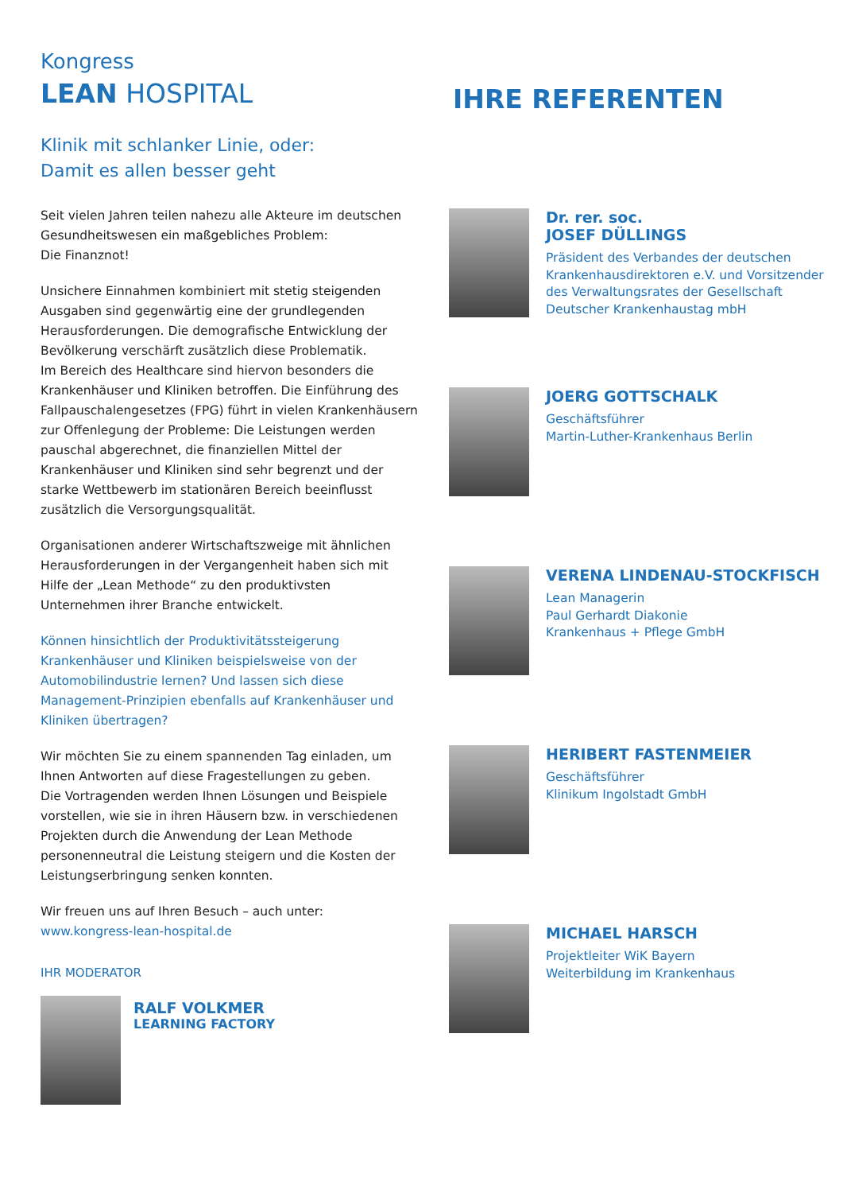Kongress
LEAN HOSPITAL
Klinik mit schlanker Linie, oder:
Damit es allen besser geht
Seit vielen Jahren teilen nahezu alle Akteure im deutschen Gesundheitswesen ein maßgebliches Problem:
Die Finanznot!
Unsichere Einnahmen kombiniert mit stetig steigenden Ausgaben sind gegenwärtig eine der grundlegenden Herausforderungen. Die demografische Entwicklung der Bevölkerung verschärft zusätzlich diese Problematik.
Im Bereich des Healthcare sind hiervon besonders die Krankenhäuser und Kliniken betroffen. Die Einführung des Fallpauschalengesetzes (FPG) führt in vielen Krankenhäusern zur Offenlegung der Probleme: Die Leistungen werden pauschal abgerechnet, die finanziellen Mittel der Krankenhäuser und Kliniken sind sehr begrenzt und der starke Wettbewerb im stationären Bereich beeinflusst zusätzlich die Versorgungsqualität.
Organisationen anderer Wirtschaftszweige mit ähnlichen Herausforderungen in der Vergangenheit haben sich mit Hilfe der „Lean Methode“ zu den produktivsten Unternehmen ihrer Branche entwickelt.
Können hinsichtlich der Produktivitätssteigerung Krankenhäuser und Kliniken beispielsweise von der Automobilindustrie lernen? Und lassen sich diese Management-Prinzipien ebenfalls auf Krankenhäuser und Kliniken übertragen?
Wir möchten Sie zu einem spannenden Tag einladen, um Ihnen Antworten auf diese Fragestellungen zu geben.
Die Vortragenden werden Ihnen Lösungen und Beispiele vorstellen, wie sie in ihren Häusern bzw. in verschiedenen Projekten durch die Anwendung der Lean Methode personenneutral die Leistung steigern und die Kosten der Leistungserbringung senken konnten.
Wir freuen uns auf Ihren Besuch – auch unter:
www.kongress-lean-hospital.de
IHR MODERATOR
RALF VOLKMER
LEARNING FACTORY
IHRE REFERENTEN
Dr. rer. soc.
JOSEF DÜLLINGS
Präsident des Verbandes der deutschen Krankenhausdirektoren e.V. und Vorsitzender des Verwaltungsrates der Gesellschaft Deutscher Krankenhaustag mbH
JOERG GOTTSCHALK
Geschäftsführer
Martin-Luther-Krankenhaus Berlin
VERENA LINDENAU-STOCKFISCH
Lean Managerin
Paul Gerhardt Diakonie
Krankenhaus + Pflege GmbH
HERIBERT FASTENMEIER
Geschäftsführer
Klinikum Ingolstadt GmbH
MICHAEL HARSCH
Projektleiter WiK Bayern
Weiterbildung im Krankenhaus